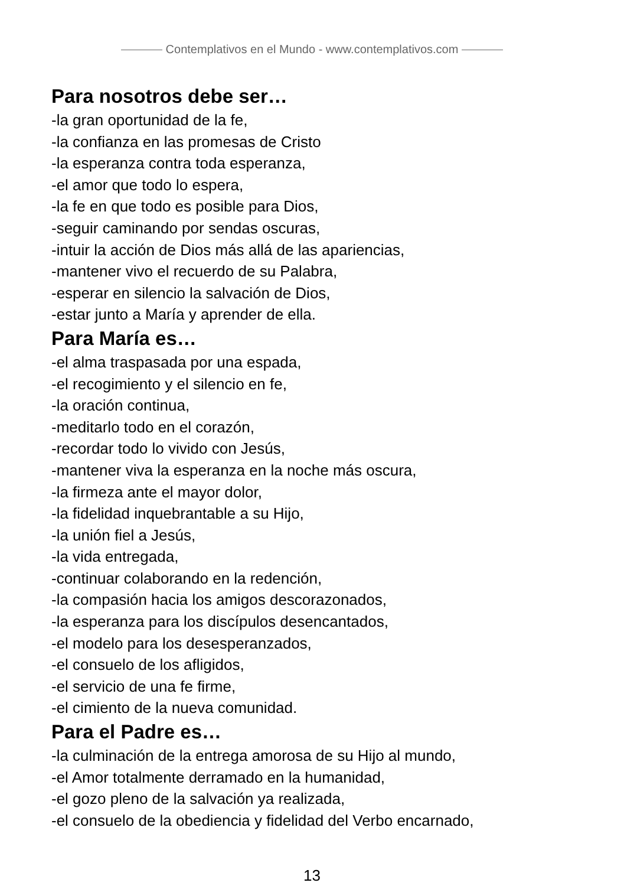Contemplativos en el Mundo - www.contemplativos.com
Para nosotros debe ser…
-la gran oportunidad de la fe,
-la confianza en las promesas de Cristo
-la esperanza contra toda esperanza,
-el amor que todo lo espera,
-la fe en que todo es posible para Dios,
-seguir caminando por sendas oscuras,
-intuir la acción de Dios más allá de las apariencias,
-mantener vivo el recuerdo de su Palabra,
-esperar en silencio la salvación de Dios,
-estar junto a María y aprender de ella.
Para María es…
-el alma traspasada por una espada,
-el recogimiento y el silencio en fe,
-la oración continua,
-meditarlo todo en el corazón,
-recordar todo lo vivido con Jesús,
-mantener viva la esperanza en la noche más oscura,
-la firmeza ante el mayor dolor,
-la fidelidad inquebrantable a su Hijo,
-la unión fiel a Jesús,
-la vida entregada,
-continuar colaborando en la redención,
-la compasión hacia los amigos descorazonados,
-la esperanza para los discípulos desencantados,
-el modelo para los desesperanzados,
-el consuelo de los afligidos,
-el servicio de una fe firme,
-el cimiento de la nueva comunidad.
Para el Padre es…
-la culminación de la entrega amorosa de su Hijo al mundo,
-el Amor totalmente derramado en la humanidad,
-el gozo pleno de la salvación ya realizada,
-el consuelo de la obediencia y fidelidad del Verbo encarnado,
13